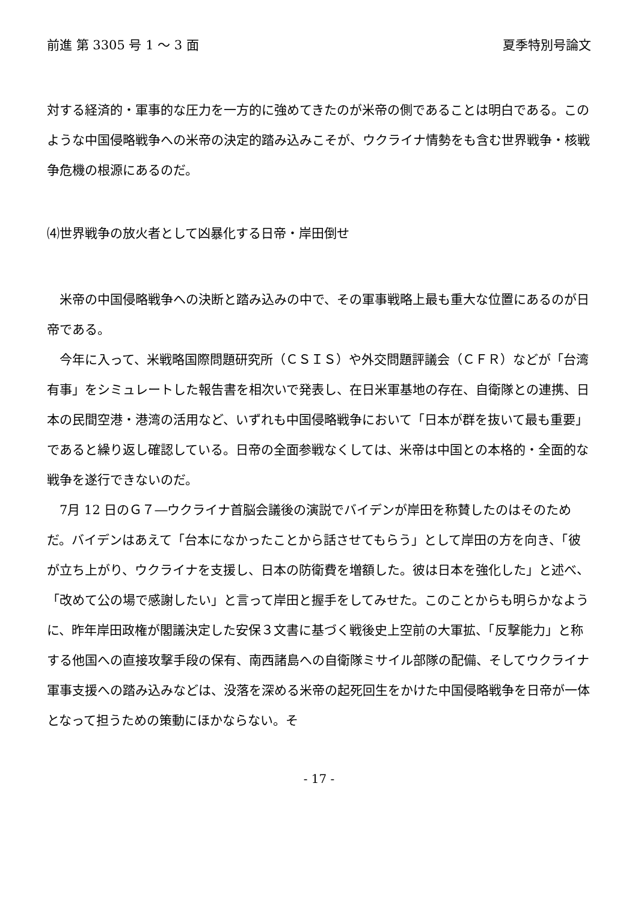前進 第 3305 号 1 〜 3 面 夏季特別号論文
対する経済的・軍事的な圧力を一方的に強めてきたのが米帝の側であることは明白である。このような中国侵略戦争への米帝の決定的踏み込みこそが、ウクライナ情勢をも含む世界戦争・核戦争危機の根源にあるのだ。
⑷世界戦争の放火者として凶暴化する日帝・岸田倒せ
米帝の中国侵略戦争への決断と踏み込みの中で、その軍事戦略上最も重大な位置にあるのが日帝である。
今年に入って、米戦略国際問題研究所（ＣＳＩＳ）や外交問題評議会（ＣＦＲ）などが「台湾有事」をシミュレートした報告書を相次いで発表し、在日米軍基地の存在、自衛隊との連携、日本の民間空港・港湾の活用など、いずれも中国侵略戦争において「日本が群を抜いて最も重要」であると繰り返し確認している。日帝の全面参戦なくしては、米帝は中国との本格的・全面的な戦争を遂行できないのだ。
7月 12 日のＧ７―ウクライナ首脳会議後の演説でバイデンが岸田を称賛したのはそのためだ。バイデンはあえて「台本になかったことから話させてもらう」として岸田の方を向き、「彼が立ち上がり、ウクライナを支援し、日本の防衛費を増額した。彼は日本を強化した」と述べ、「改めて公の場で感謝したい」と言って岸田と握手をしてみせた。このことからも明らかなように、昨年岸田政権が閣議決定した安保３文書に基づく戦後史上空前の大軍拡、「反撃能力」と称する他国への直接攻撃手段の保有、南西諸島への自衛隊ミサイル部隊の配備、そしてウクライナ軍事支援への踏み込みなどは、没落を深める米帝の起死回生をかけた中国侵略戦争を日帝が一体となって担うための策動にほかならない。そ
- 17 -